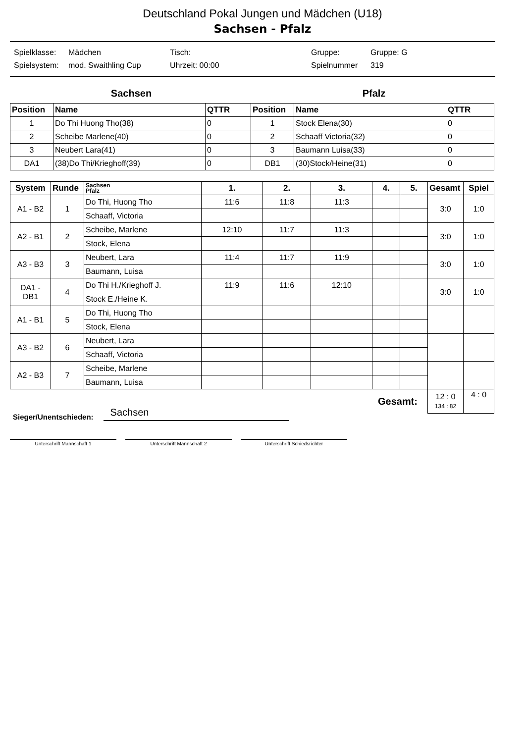Deutschland Pokal Jungen und Mädchen (U18)
Sachsen - Pfalz
Spielklasse: Mädchen Tisch: Gruppe: Gruppe: G Spielsystem: mod. Swaithling Cup Uhrzeit: 00:00 Spielnummer 319
Sachsen Pfalz
| Position | Name | QTTR | Position | Name | QTTR |
| --- | --- | --- | --- | --- | --- |
| 1 | Do Thi Huong Tho(38) | 0 | 1 | Stock Elena(30) | 0 |
| 2 | Scheibe Marlene(40) | 0 | 2 | Schaaff Victoria(32) | 0 |
| 3 | Neubert Lara(41) | 0 | 3 | Baumann Luisa(33) | 0 |
| DA1 | (38)Do Thi/Krieghoff(39) | 0 | DB1 | (30)Stock/Heine(31) | 0 |
| System | Runde | Sachsen Pfalz | 1. | 2. | 3. | 4. | 5. | Gesamt | Spiel |
| --- | --- | --- | --- | --- | --- | --- | --- | --- | --- |
| A1 - B2 | 1 | Do Thi, Huong Tho | 11:6 | 11:8 | 11:3 | | | 3:0 | 1:0 |
| | | Schaaff, Victoria | | | | | | | |
| A2 - B1 | 2 | Scheibe, Marlene | 12:10 | 11:7 | 11:3 | | | 3:0 | 1:0 |
| | | Stock, Elena | | | | | | | |
| A3 - B3 | 3 | Neubert, Lara | 11:4 | 11:7 | 11:9 | | | 3:0 | 1:0 |
| | | Baumann, Luisa | | | | | | | |
| DA1 - DB1 | 4 | Do Thi H./Krieghoff J. | 11:9 | 11:6 | 12:10 | | | 3:0 | 1:0 |
| | | Stock E./Heine K. | | | | | | | |
| A1 - B1 | 5 | Do Thi, Huong Tho | | | | | | | |
| | | Stock, Elena | | | | | | | |
| A3 - B2 | 6 | Neubert, Lara | | | | | | | |
| | | Schaaff, Victoria | | | | | | | |
| A2 - B3 | 7 | Scheibe, Marlene | | | | | | | |
| | | Baumann, Luisa | | | | | | | |
| Gesamt: | | | | | | | | 12 : 0 134 : 82 | 4 : 0 |
Sieger/Unentschieden: Sachsen
Unterschrift Mannschaft 1 Unterschrift Mannschaft 2 Unterschrift Schiedsrichter